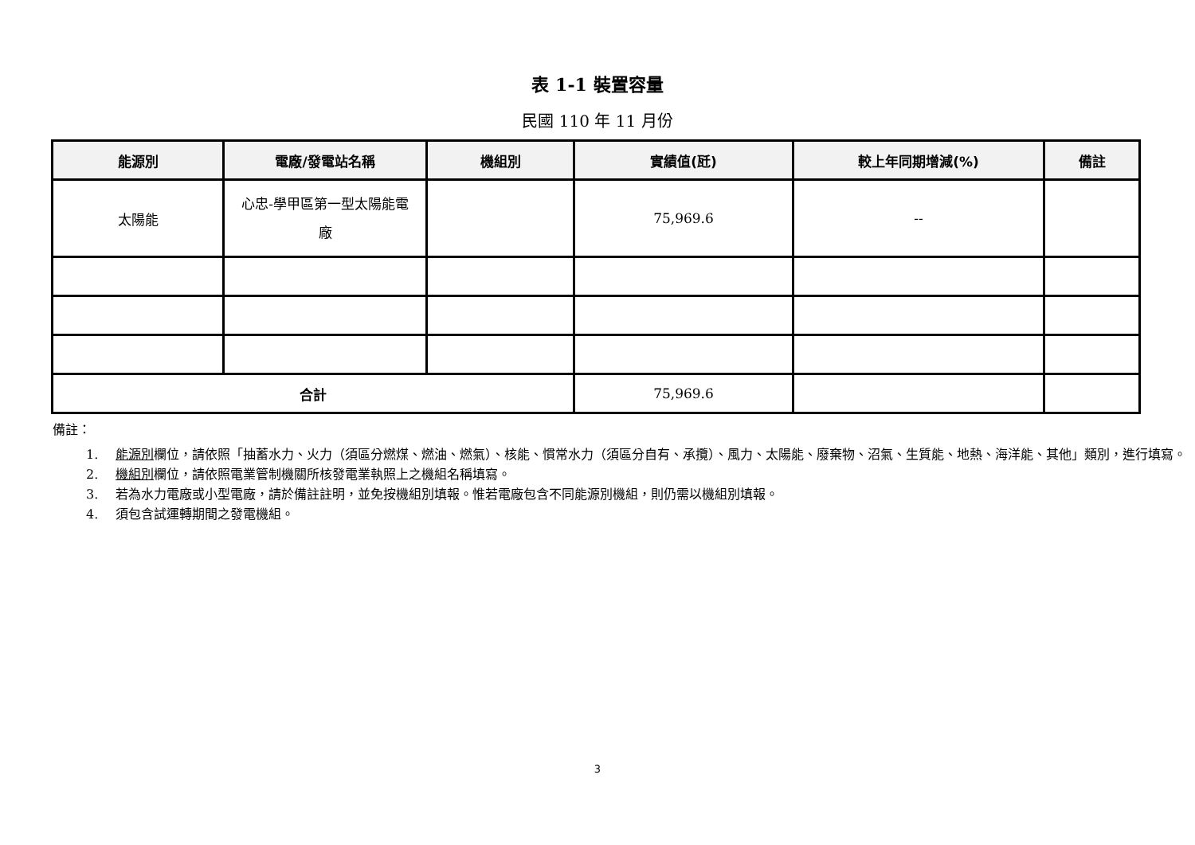表 1-1 裝置容量
民國 110 年 11 月份
| 能源別 | 電廠/發電站名稱 | 機組別 | 實績值(瓩) | 較上年同期增減(%) | 備註 |
| --- | --- | --- | --- | --- | --- |
| 太陽能 | 心忠-學甲區第一型太陽能電 廠 | | 75,969.6 | -- | |
| 合計 | | | 75,969.6 | | |
備註：
1. 能源別欄位，請依照「抽蓄水力、火力（須區分燃煤、燃油、燃氣）、核能、慣常水力（須區分自有、承攬）、風力、太陽能、廢棄物、沼氣、生質能、地熱、海洋能、其他」類別，進行填寫。
2. 機組別欄位，請依照電業管制機關所核發電業執照上之機組名稱填寫。
3. 若為水力電廠或小型電廠，請於備註註明，並免按機組別填報。惟若電廠包含不同能源別機組，則仍需以機組別填報。
4. 須包含試運轉期間之發電機組。
3